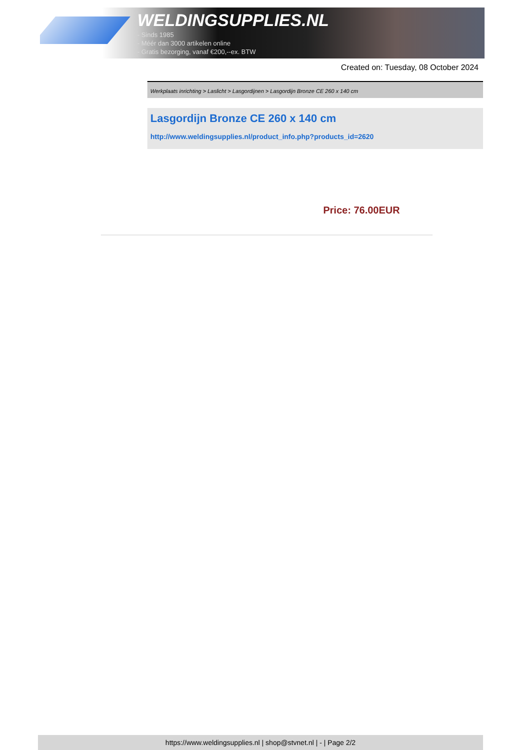WELDINGSUPPLIES.NL
- Sinds 1985
- Méér dan 3000 artikelen online
- Gratis bezorging, vanaf €200,--ex. BTW
Created on: Tuesday, 08 October 2024
Werkplaats inrichting > Laslicht > Lasgordijnen > Lasgordijn Bronze CE 260 x 140 cm
Lasgordijn Bronze CE 260 x 140 cm
http://www.weldingsupplies.nl/product_info.php?products_id=2620
Price: 76.00EUR
https://www.weldingsupplies.nl | shop@stvnet.nl | - | Page 2/2